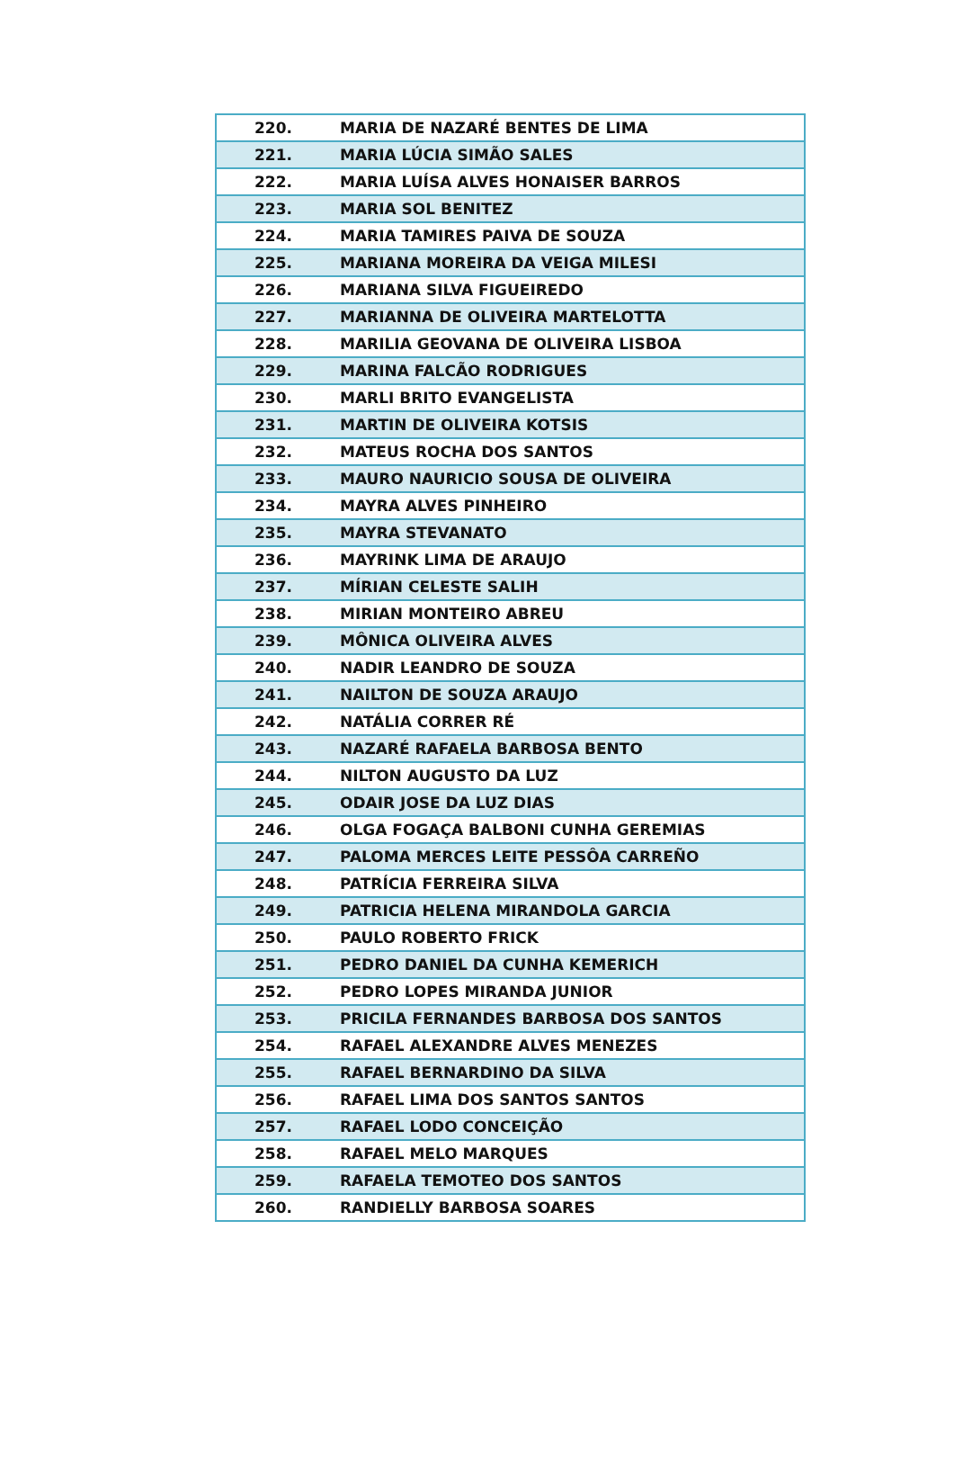| 220. | MARIA DE NAZARÉ BENTES DE LIMA |
| 221. | MARIA LÚCIA SIMÃO SALES |
| 222. | MARIA LUÍSA ALVES HONAISER BARROS |
| 223. | MARIA SOL BENITEZ |
| 224. | MARIA TAMIRES PAIVA DE SOUZA |
| 225. | MARIANA MOREIRA DA VEIGA MILESI |
| 226. | MARIANA SILVA FIGUEIREDO |
| 227. | MARIANNA DE OLIVEIRA MARTELOTTA |
| 228. | MARILIA GEOVANA DE OLIVEIRA LISBOA |
| 229. | MARINA FALCÃO RODRIGUES |
| 230. | MARLI BRITO EVANGELISTA |
| 231. | MARTIN DE OLIVEIRA KOTSIS |
| 232. | MATEUS ROCHA DOS SANTOS |
| 233. | MAURO NAURICIO SOUSA DE OLIVEIRA |
| 234. | MAYRA ALVES PINHEIRO |
| 235. | MAYRA STEVANATO |
| 236. | MAYRINK LIMA DE ARAUJO |
| 237. | MÍRIAN CELESTE SALIH |
| 238. | MIRIAN MONTEIRO ABREU |
| 239. | MÔNICA OLIVEIRA ALVES |
| 240. | NADIR LEANDRO DE SOUZA |
| 241. | NAILTON DE SOUZA ARAUJO |
| 242. | NATÁLIA CORRER RÉ |
| 243. | NAZARÉ RAFAELA BARBOSA BENTO |
| 244. | NILTON AUGUSTO DA LUZ |
| 245. | ODAIR JOSE DA LUZ DIAS |
| 246. | OLGA FOGAÇA BALBONI CUNHA GEREMIAS |
| 247. | PALOMA MERCES LEITE PESSÔA CARREÑO |
| 248. | PATRÍCIA FERREIRA SILVA |
| 249. | PATRICIA HELENA MIRANDOLA GARCIA |
| 250. | PAULO ROBERTO FRICK |
| 251. | PEDRO DANIEL DA CUNHA KEMERICH |
| 252. | PEDRO LOPES MIRANDA JUNIOR |
| 253. | PRICILA FERNANDES BARBOSA DOS SANTOS |
| 254. | RAFAEL ALEXANDRE ALVES MENEZES |
| 255. | RAFAEL BERNARDINO DA SILVA |
| 256. | RAFAEL LIMA DOS SANTOS SANTOS |
| 257. | RAFAEL LODO CONCEIÇÃO |
| 258. | RAFAEL MELO MARQUES |
| 259. | RAFAELA TEMOTEO DOS SANTOS |
| 260. | RANDIELLY BARBOSA SOARES |